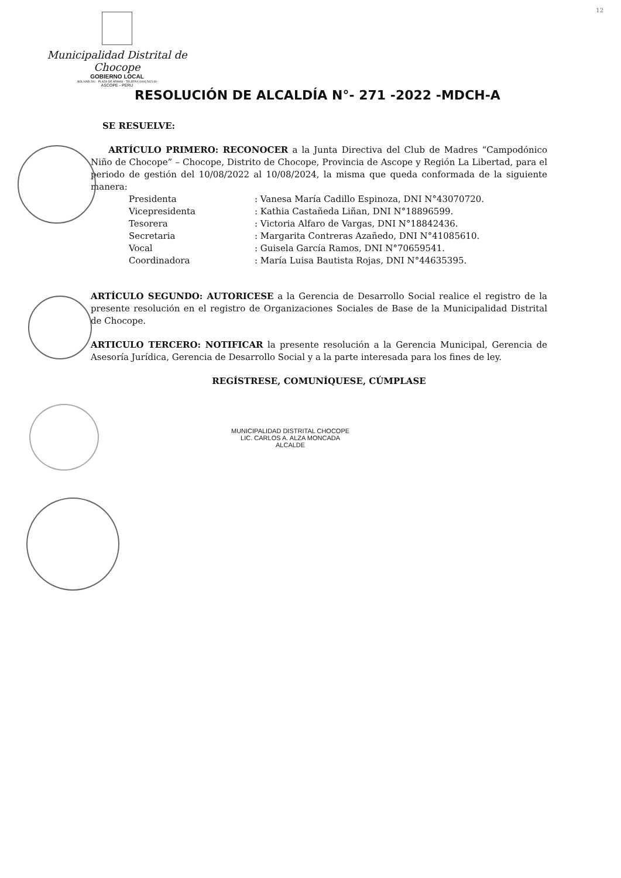12
Municipalidad Distrital de Chocope
GOBIERNO LOCAL
BOLIVAR 291 - PLAZA DE ARMAS - TELEFAX (044) 542140
ASCOPE - PERU
RESOLUCIÓN DE ALCALDÍA N°- 271 -2022 -MDCH-A
SE RESUELVE:
ARTÍCULO PRIMERO: RECONOCER a la Junta Directiva del Club de Madres “Campodónico Niño de Chocope” – Chocope, Distrito de Chocope, Provincia de Ascope y Región La Libertad, para el periodo de gestión del 10/08/2022 al 10/08/2024, la misma que queda conformada de la siguiente manera:
Presidenta: Vanesa María Cadillo Espinoza, DNI N°43070720.
Vicepresidenta: Kathia Castañeda Liñan, DNI N°18896599.
Tesorera: Victoria Alfaro de Vargas, DNI N°18842436.
Secretaria: Margarita Contreras Azañedo, DNI N°41085610.
Vocal: Guisela García Ramos, DNI N°70659541.
Coordinadora: María Luisa Bautista Rojas, DNI N°44635395.
ARTÍCULO SEGUNDO: AUTORICESE a la Gerencia de Desarrollo Social realice el registro de la presente resolución en el registro de Organizaciones Sociales de Base de la Municipalidad Distrital de Chocope.
ARTICULO TERCERO: NOTIFICAR la presente resolución a la Gerencia Municipal, Gerencia de Asesoría Jurídica, Gerencia de Desarrollo Social y a la parte interesada para los fines de ley.
REGÍSTRESE, COMUNÍQUESE, CÚMPLASE
MUNICIPALIDAD DISTRITAL CHOCOPE
LIC. CARLOS A. ALZA MONCADA
ALCALDE